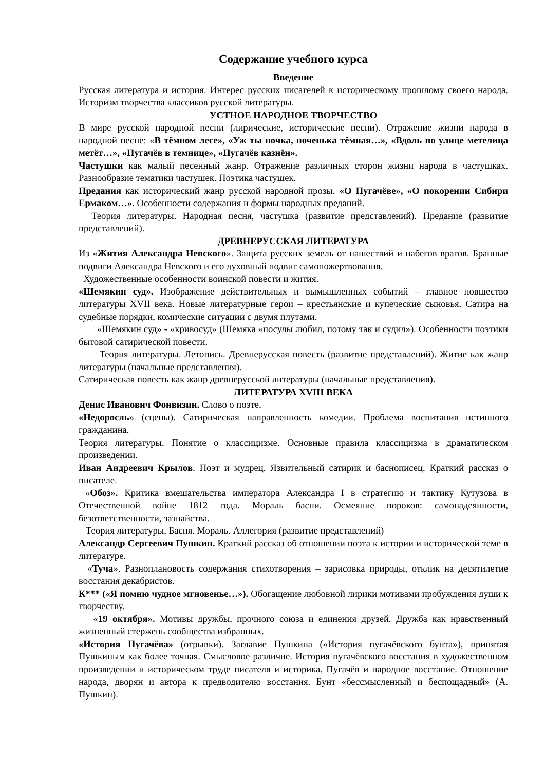Содержание учебного курса
Введение
Русская литература и история. Интерес русских писателей к историческому прошлому своего народа. Историзм творчества классиков русской литературы.
УСТНОЕ НАРОДНОЕ ТВОРЧЕСТВО
В мире русской народной песни (лирические, исторические песни). Отражение жизни народа в народной песне: «В тёмном лесе», «Уж ты ночка, ноченька тёмная…», «Вдоль по улице метелица метёт…», «Пугачёв в темнице», «Пугачёв казнён».
Частушки как малый песенный жанр. Отражение различных сторон жизни народа в частушках. Разнообразие тематики частушек. Поэтика частушек.
Предания как исторический жанр русской народной прозы. «О Пугачёве», «О покорении Сибири Ермаком…». Особенности содержания и формы народных преданий.
Теория литературы. Народная песня, частушка (развитие представлений). Предание (развитие представлений).
ДРЕВНЕРУССКАЯ ЛИТЕРАТУРА
Из «Жития Александра Невского». Защита русских земель от нашествий и набегов врагов. Бранные подвиги Александра Невского и его духовный подвиг самопожертвования.
Художественные особенности воинской повести и жития.
«Шемякин суд». Изображение действительных и вымышленных событий – главное новшество литературы XVII века. Новые литературные герои – крестьянские и купеческие сыновья. Сатира на судебные порядки, комические ситуации с двумя плутами.
«Шемякин суд» - «кривосуд» (Шемяка «посулы любил, потому так и судил»). Особенности поэтики бытовой сатирической повести.
Теория литературы. Летопись. Древнерусская повесть (развитие представлений). Житие как жанр литературы (начальные представления).
Сатирическая повесть как жанр древнерусской литературы (начальные представления).
ЛИТЕРАТУРА XVIII ВЕКА
Денис Иванович Фонвизин. Слово о поэте.
«Недоросль» (сцены). Сатирическая направленность комедии. Проблема воспитания истинного гражданина.
Теория литературы. Понятие о классицизме. Основные правила классицизма в драматическом произведении.
Иван Андреевич Крылов. Поэт и мудрец. Язвительный сатирик и баснописец. Краткий рассказ о писателе.
«Обоз». Критика вмешательства императора Александра I в стратегию и тактику Кутузова в Отечественной войне 1812 года. Мораль басни. Осмеяние пороков: самонадеянности, безответственности, зазнайства.
Теория литературы. Басня. Мораль. Аллегория (развитие представлений)
Александр Сергеевич Пушкин. Краткий рассказ об отношении поэта к истории и исторической теме в литературе.
«Туча». Разноплановость содержания стихотворения – зарисовка природы, отклик на десятилетие восстания декабристов.
К*** («Я помню чудное мгновенье…»). Обогащение любовной лирики мотивами пробуждения души к творчеству.
«19 октября». Мотивы дружбы, прочного союза и единения друзей. Дружба как нравственный жизненный стержень сообщества избранных.
«История Пугачёва» (отрывки). Заглавие Пушкина («История пугачёвского бунта»), принятая Пушкиным как более точная. Смысловое различие. История пугачёвского восстания в художественном произведении и историческом труде писателя и историка. Пугачёв и народное восстание. Отношение народа, дворян и автора к предводителю восстания. Бунт «бессмысленный и беспощадный» (А. Пушкин).